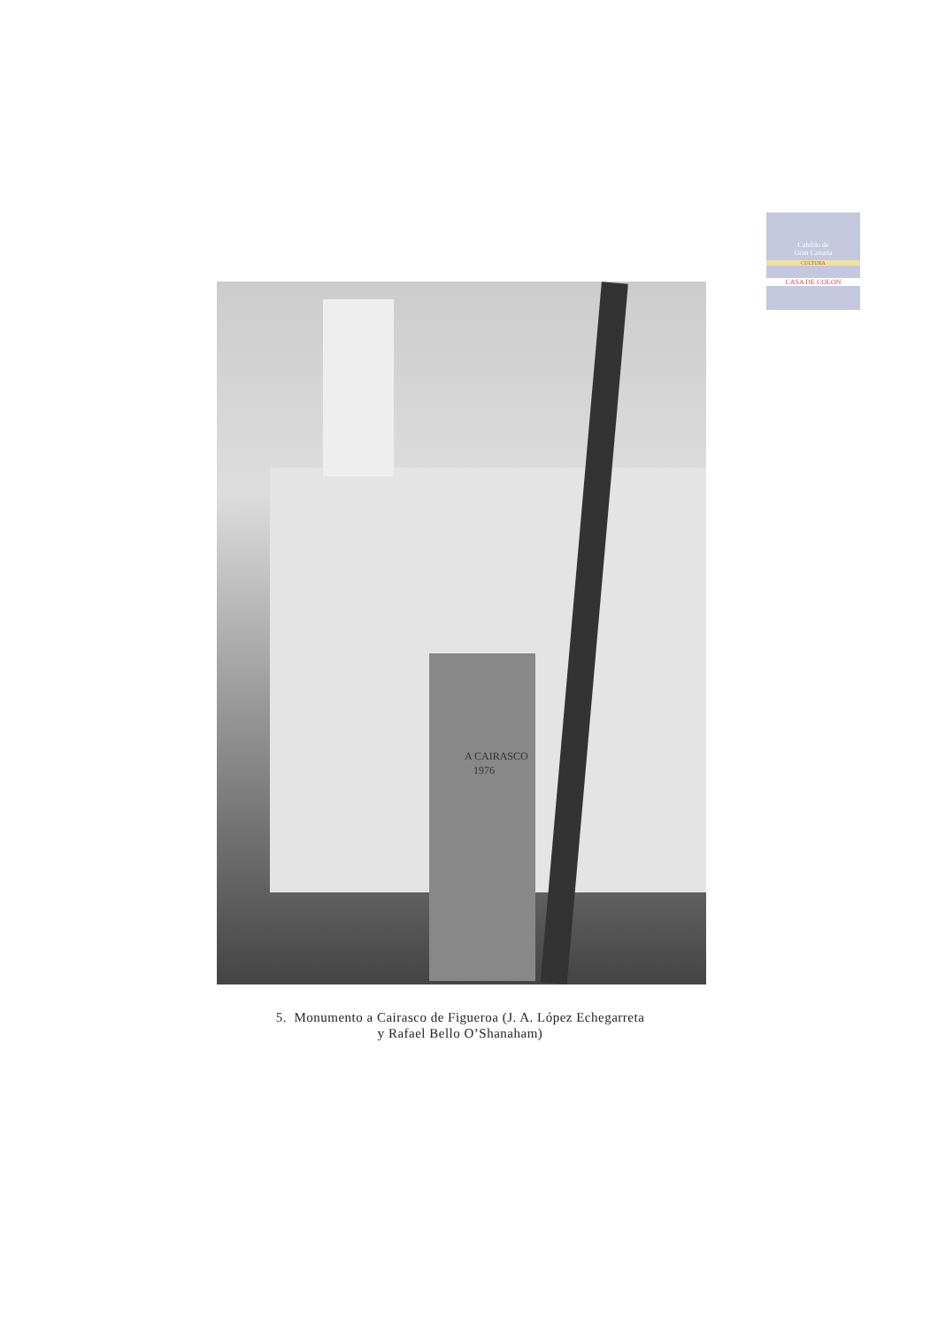Cabildo de
Gran Canaria
CULTURA
CASA DE COLON
A CAIRASCO
1976
5. Monumento a Cairasco de Figueroa (J. A. López Echegarreta
y Rafael Bello O’Shanaham)